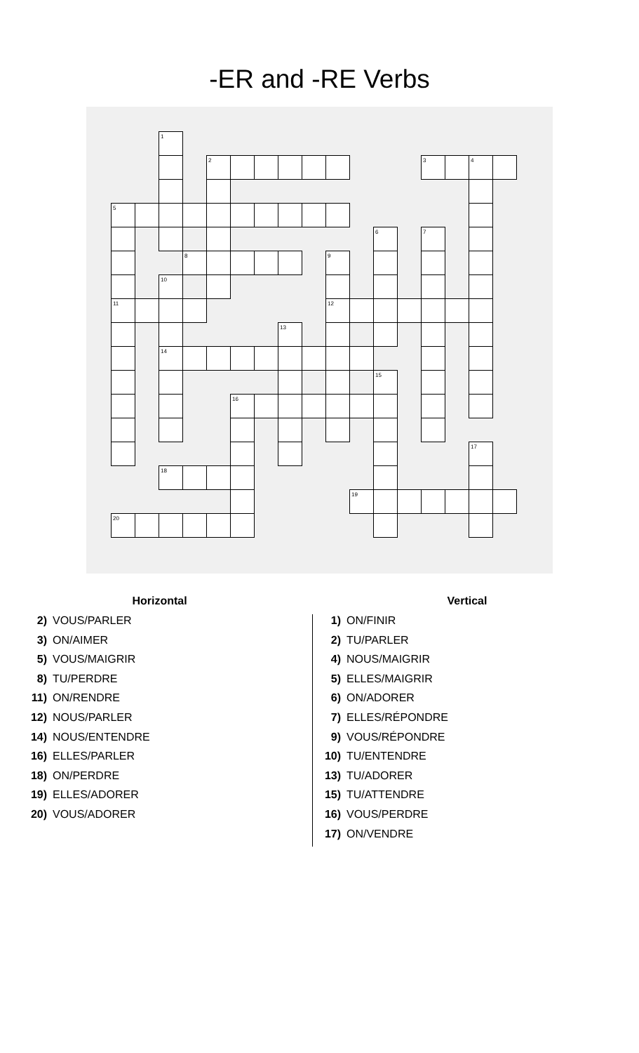-ER and -RE Verbs
| | | 1 | | | | | | | | | | | | | | |
| | | | | 2 | | | | | | | | | 3 | | 4 | |
| 5 | | | | | | | | | | | | | | | | |
| | | | | | | | | | | | 6 | | 7 | | | |
| | | | 8 | | | | | | 9 | | | | | | | |
| | | 10 | | | | | | | | | | | | | | |
| 11 | | | | | | | | | 12 | | | | | | | |
| | | | | | | | 13 | | | | | | | | | |
| | | 14 | | | | | | | | | | | | | | |
| | | | | | | | | | | | 15 | | | | | |
| | | | | | 16 | | | | | | | | | | | |
| | | | | | | | | | | | | | | | 17 | |
| | | 18 | | | | | | | | | | | | | | |
| | | | | | | | | | | 19 | | | | | | |
| 20 | | | | | | | | | | | | | | | | |
Horizontal
2) VOUS/PARLER
3) ON/AIMER
5) VOUS/MAIGRIR
8) TU/PERDRE
11) ON/RENDRE
12) NOUS/PARLER
14) NOUS/ENTENDRE
16) ELLES/PARLER
18) ON/PERDRE
19) ELLES/ADORER
20) VOUS/ADORER
Vertical
1) ON/FINIR
2) TU/PARLER
4) NOUS/MAIGRIR
5) ELLES/MAIGRIR
6) ON/ADORER
7) ELLES/RÉPONDRE
9) VOUS/RÉPONDRE
10) TU/ENTENDRE
13) TU/ADORER
15) TU/ATTENDRE
16) VOUS/PERDRE
17) ON/VENDRE